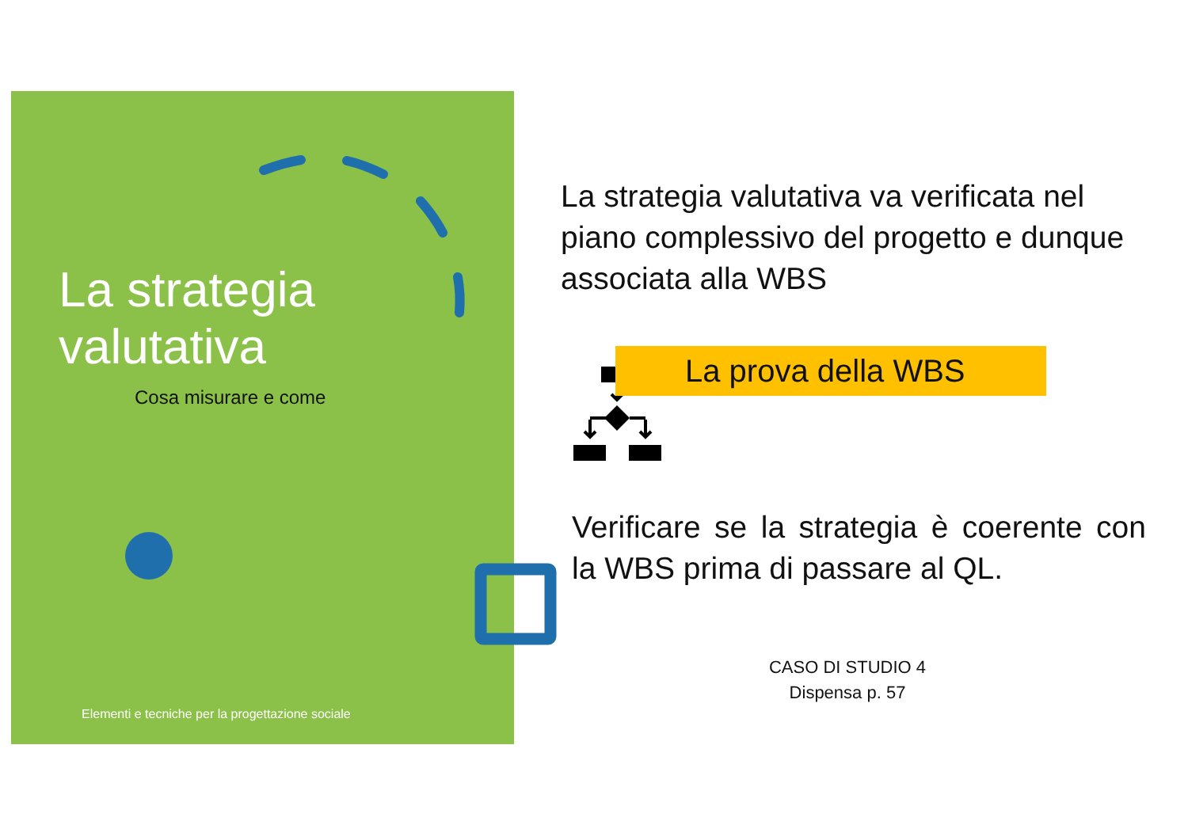La strategia
valutativa
Cosa misurare e come
Elementi e tecniche per la progettazione sociale
La strategia valutativa va verificata nel piano complessivo del progetto e dunque associata alla WBS
La prova della WBS
Verificare se la strategia è coerente con la WBS prima di passare al QL.
CASO DI STUDIO 4
Dispensa p. 57